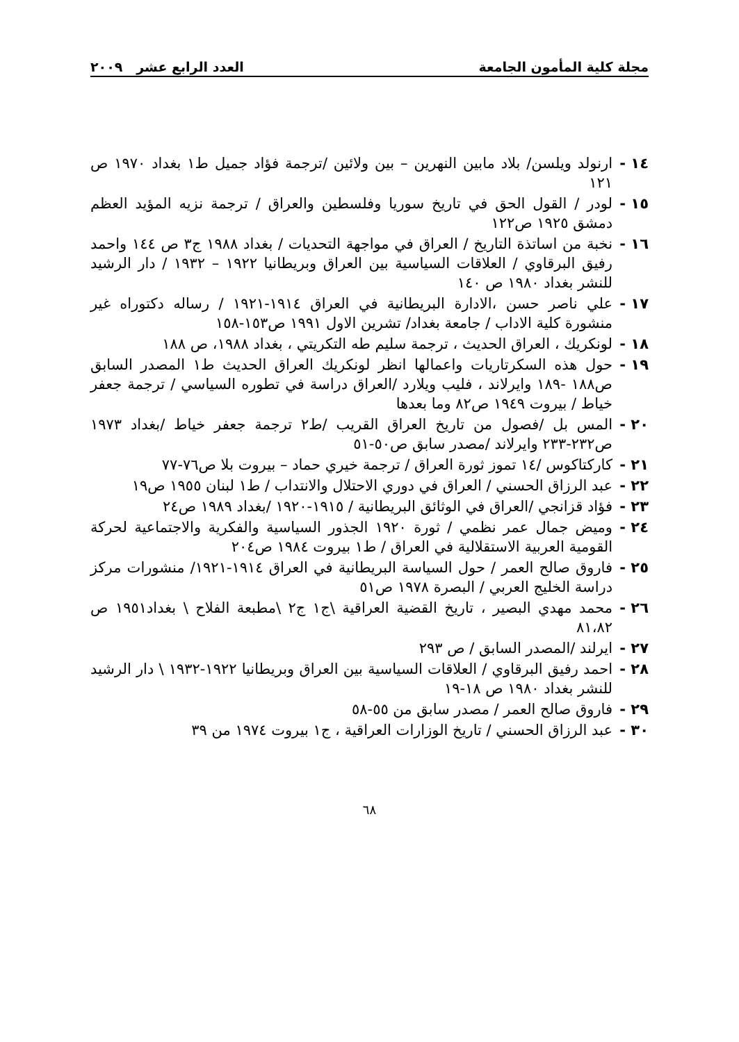مجلة كلية المأمون الجامعة العدد الرابع عشر ٢٠٠٩
١٤ - ارنولد ويلسن/ بلاد مابين النهرين – بين ولائين /ترجمة فؤاد جميل ط١ بغداد ١٩٧٠ ص ١٢١
١٥ - لودر / القول الحق في تاريخ سوريا وفلسطين والعراق / ترجمة نزيه المؤيد العظم دمشق ١٩٢٥ ص١٢٢
١٦ - نخبة من اساتذة التاريخ / العراق في مواجهة التحديات / بغداد ١٩٨٨ ج٣ ص ١٤٤ واحمد رفيق البرقاوي / العلاقات السياسية بين العراق وبريطانيا ١٩٢٢ – ١٩٣٢ / دار الرشيد للنشر بغداد ١٩٨٠ ص ١٤٠
١٧ - علي ناصر حسن ،الادارة البريطانية في العراق ١٩١٤-١٩٢١ / رساله دكتوراه غير منشورة كلية الاداب / جامعة بغداد/ تشرين الاول ١٩٩١ ص١٥٣-١٥٨
١٨ - لونكريك ، العراق الحديث ، ترجمة سليم طه التكريتي ، بغداد ١٩٨٨، ص ١٨٨
١٩ - حول هذه السكرتاريات واعمالها انظر لونكريك العراق الحديث ط١ المصدر السابق ص١٨٨ -١٨٩ وايرلاند ، فليب ويلارد /العراق دراسة في تطوره السياسي / ترجمة جعفر خياط / بيروت ١٩٤٩ ص٨٢ وما بعدها
٢٠ - المس بل /فصول من تاريخ العراق القريب /ط٢ ترجمة جعفر خياط /بغداد ١٩٧٣ ص٢٣٢-٢٣٣ وايرلاند /مصدر سابق ص٥٠-٥١
٢١ - كاركتاكوس /١٤ تموز ثورة العراق / ترجمة خيري حماد – بيروت بلا ص٧٦-٧٧
٢٢ - عبد الرزاق الحسني / العراق في دوري الاحتلال والانتداب / ط١ لبنان ١٩٥٥ ص١٩
٢٣ - فؤاد قزانجي /العراق في الوثائق البريطانية / ١٩١٥-١٩٢٠ /بغداد ١٩٨٩ ص٢٤
٢٤ - وميض جمال عمر نظمي / ثورة ١٩٢٠ الجذور السياسية والفكرية والاجتماعية لحركة القومية العربية الاستقلالية في العراق / ط١ بيروت ١٩٨٤ ص٢٠٤
٢٥ - فاروق صالح العمر / حول السياسة البريطانية في العراق ١٩١٤-١٩٢١/ منشورات مركز دراسة الخليج العربي / البصرة ١٩٧٨ ص٥١
٢٦ - محمد مهدي البصير ، تاريخ القضية العراقية \ج١ ج٢ \مطبعة الفلاح \ بغداد١٩٥١ ص ٨١،٨٢
٢٧ - ايرلند /المصدر السابق / ص ٢٩٣
٢٨ - احمد رفيق البرقاوي / العلاقات السياسية بين العراق وبريطانيا ١٩٢٢-١٩٣٢ \ دار الرشيد للنشر بغداد ١٩٨٠ ص ١٨-١٩
٢٩ - فاروق صالح العمر / مصدر سابق من ٥٥-٥٨
٣٠ - عبد الرزاق الحسني / تاريخ الوزارات العراقية ، ج١ بيروت ١٩٧٤ من ٣٩
٦٨